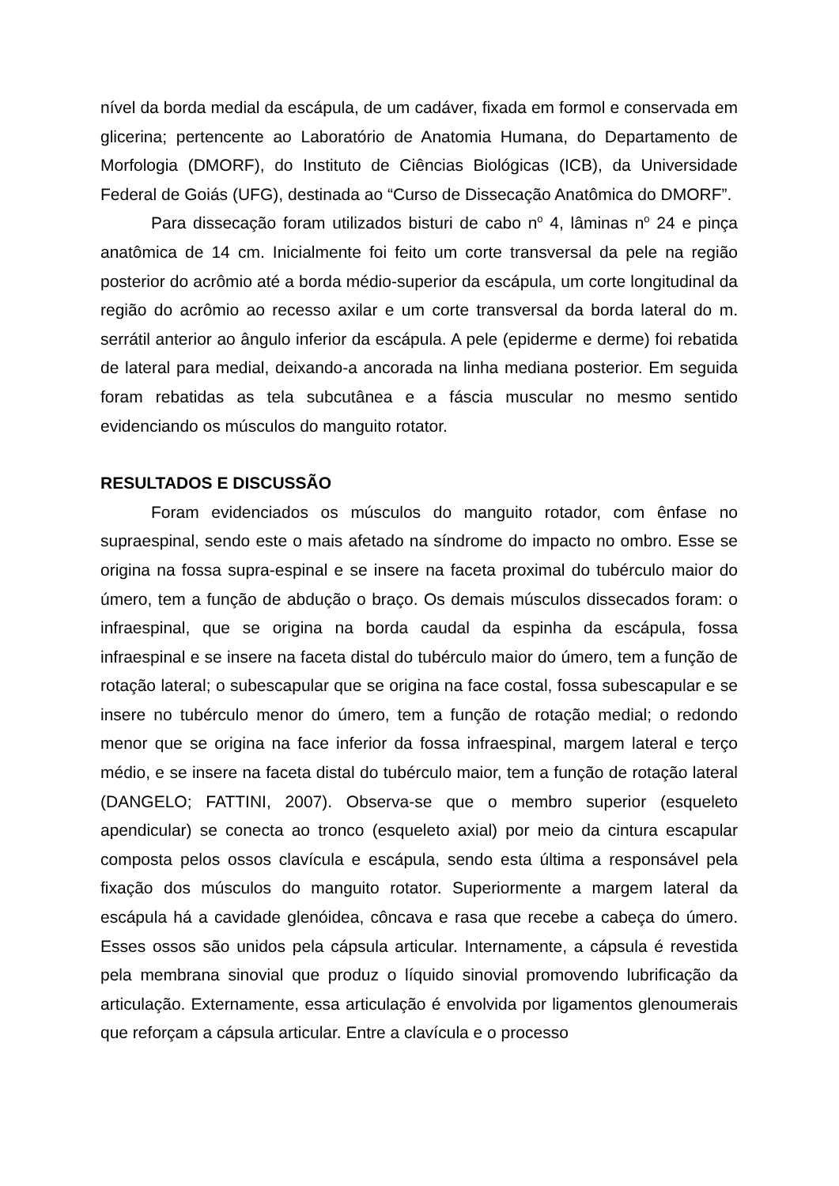nível da borda medial da escápula, de um cadáver, fixada em formol e conservada em glicerina; pertencente ao Laboratório de Anatomia Humana, do Departamento de Morfologia (DMORF), do Instituto de Ciências Biológicas (ICB), da Universidade Federal de Goiás (UFG), destinada ao “Curso de Dissecação Anatômica do DMORF”.
Para dissecação foram utilizados bisturi de cabo n<sup>o</sup> 4, lâminas n<sup>o</sup> 24 e pinça anatômica de 14 cm. Inicialmente foi feito um corte transversal da pele na região posterior do acrômio até a borda médio-superior da escápula, um corte longitudinal da região do acrômio ao recesso axilar e um corte transversal da borda lateral do m. serrátil anterior ao ângulo inferior da escápula. A pele (epiderme e derme) foi rebatida de lateral para medial, deixando-a ancorada na linha mediana posterior. Em seguida foram rebatidas as tela subcutânea e a fáscia muscular no mesmo sentido evidenciando os músculos do manguito rotator.
RESULTADOS E DISCUSSÃO
Foram evidenciados os músculos do manguito rotador, com ênfase no supraespinal, sendo este o mais afetado na síndrome do impacto no ombro. Esse se origina na fossa supra-espinal e se insere na faceta proximal do tubérculo maior do úmero, tem a função de abdução o braço. Os demais músculos dissecados foram: o infraespinal, que se origina na borda caudal da espinha da escápula, fossa infraespinal e se insere na faceta distal do tubérculo maior do úmero, tem a função de rotação lateral; o subescapular que se origina na face costal, fossa subescapular e se insere no tubérculo menor do úmero, tem a função de rotação medial; o redondo menor que se origina na face inferior da fossa infraespinal, margem lateral e terço médio, e se insere na faceta distal do tubérculo maior, tem a função de rotação lateral (DANGELO; FATTINI, 2007). Observa-se que o membro superior (esqueleto apendicular) se conecta ao tronco (esqueleto axial) por meio da cintura escapular composta pelos ossos clavícula e escápula, sendo esta última a responsável pela fixação dos músculos do manguito rotator. Superiormente a margem lateral da escápula há a cavidade glenóidea, côncava e rasa que recebe a cabeça do úmero. Esses ossos são unidos pela cápsula articular. Internamente, a cápsula é revestida pela membrana sinovial que produz o líquido sinovial promovendo lubrificação da articulação. Externamente, essa articulação é envolvida por ligamentos glenoumerais que reforçam a cápsula articular. Entre a clavícula e o processo